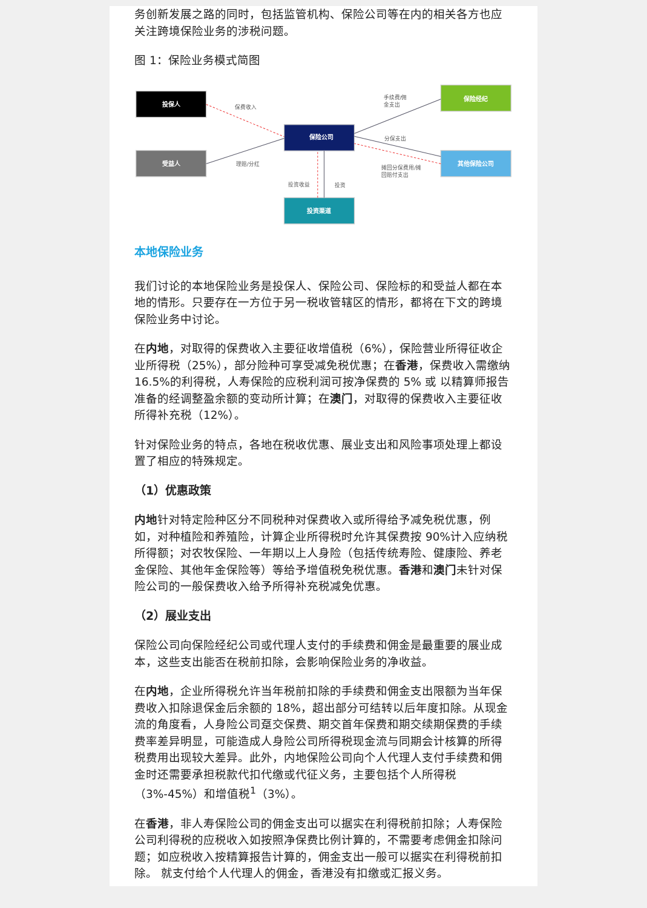务创新发展之路的同时，包括监管机构、保险公司等在内的相关各方也应关注跨境保险业务的涉税问题。
图 1：保险业务模式简图
投保人
受益人
保险公司
投资渠道
保险经纪
其他保险公司
保费收入
理赔/分红
手续费/佣
金支出
分保支出
摊回分保费用/摊
回赔付支出
投资收益
投资
本地保险业务
我们讨论的本地保险业务是投保人、保险公司、保险标的和受益人都在本地的情形。只要存在一方位于另一税收管辖区的情形，都将在下文的跨境保险业务中讨论。
在内地，对取得的保费收入主要征收增值税（6%），保险营业所得征收企业所得税（25%），部分险种可享受减免税优惠；在香港，保费收入需缴纳 16.5%的利得税，人寿保险的应税利润可按净保费的 5% 或 以精算师报告准备的经调整盈余额的变动所计算；在澳门，对取得的保费收入主要征收所得补充税（12%）。
针对保险业务的特点，各地在税收优惠、展业支出和风险事项处理上都设置了相应的特殊规定。
（1）优惠政策
内地针对特定险种区分不同税种对保费收入或所得给予减免税优惠，例如，对种植险和养殖险，计算企业所得税时允许其保费按 90%计入应纳税所得额；对农牧保险、一年期以上人身险（包括传统寿险、健康险、养老金保险、其他年金保险等）等给予增值税免税优惠。香港和澳门未针对保险公司的一般保费收入给予所得补充税减免优惠。
（2）展业支出
保险公司向保险经纪公司或代理人支付的手续费和佣金是最重要的展业成本，这些支出能否在税前扣除，会影响保险业务的净收益。
在内地，企业所得税允许当年税前扣除的手续费和佣金支出限额为当年保费收入扣除退保金后余额的 18%，超出部分可结转以后年度扣除。从现金流的角度看，人身险公司趸交保费、期交首年保费和期交续期保费的手续费率差异明显，可能造成人身险公司所得税现金流与同期会计核算的所得税费用出现较大差异。此外，内地保险公司向个人代理人支付手续费和佣金时还需要承担税款代扣代缴或代征义务，主要包括个人所得税（3%-45%）和增值税<sup>1</sup>（3%）。
在香港，非人寿保险公司的佣金支出可以据实在利得税前扣除；人寿保险公司利得税的应税收入如按照净保费比例计算的，不需要考虑佣金扣除问题；如应税收入按精算报告计算的，佣金支出一般可以据实在利得税前扣除。 就支付给个人代理人的佣金，香港没有扣缴或汇报义务。